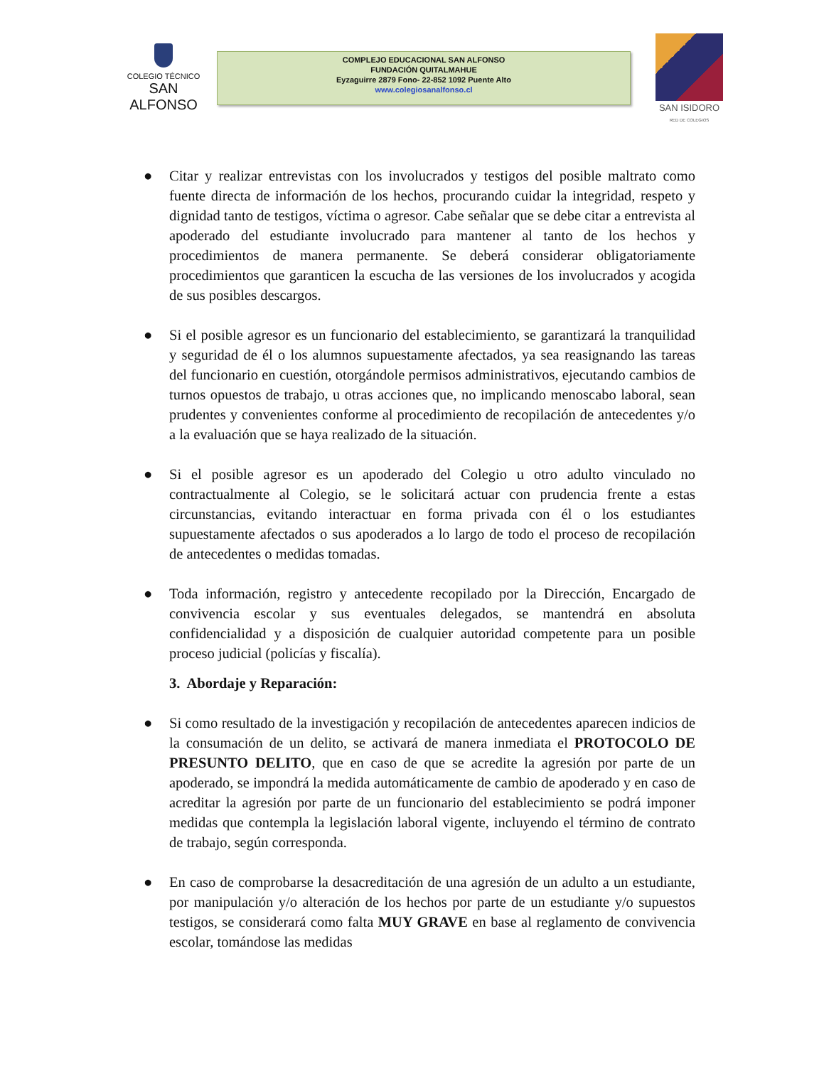COLEGIO TÉCNICO
SAN ALFONSO
COMPLEJO EDUCACIONAL SAN ALFONSO
FUNDACIÓN QUITALMAHUE
Eyzaguirre 2879 Fono- 22-852 1092 Puente Alto
www.colegiosanalfonso.cl
SAN ISIDORO
RED DE COLEGIOS
● Citar y realizar entrevistas con los involucrados y testigos del posible maltrato como fuente directa de información de los hechos, procurando cuidar la integridad, respeto y dignidad tanto de testigos, víctima o agresor. Cabe señalar que se debe citar a entrevista al apoderado del estudiante involucrado para mantener al tanto de los hechos y procedimientos de manera permanente. Se deberá considerar obligatoriamente procedimientos que garanticen la escucha de las versiones de los involucrados y acogida de sus posibles descargos.
● Si el posible agresor es un funcionario del establecimiento, se garantizará la tranquilidad y seguridad de él o los alumnos supuestamente afectados, ya sea reasignando las tareas del funcionario en cuestión, otorgándole permisos administrativos, ejecutando cambios de turnos opuestos de trabajo, u otras acciones que, no implicando menoscabo laboral, sean prudentes y convenientes conforme al procedimiento de recopilación de antecedentes y/o a la evaluación que se haya realizado de la situación.
● Si el posible agresor es un apoderado del Colegio u otro adulto vinculado no contractualmente al Colegio, se le solicitará actuar con prudencia frente a estas circunstancias, evitando interactuar en forma privada con él o los estudiantes supuestamente afectados o sus apoderados a lo largo de todo el proceso de recopilación de antecedentes o medidas tomadas.
● Toda información, registro y antecedente recopilado por la Dirección, Encargado de convivencia escolar y sus eventuales delegados, se mantendrá en absoluta confidencialidad y a disposición de cualquier autoridad competente para un posible proceso judicial (policías y fiscalía).
3. Abordaje y Reparación:
● Si como resultado de la investigación y recopilación de antecedentes aparecen indicios de la consumación de un delito, se activará de manera inmediata el PROTOCOLO DE PRESUNTO DELITO, que en caso de que se acredite la agresión por parte de un apoderado, se impondrá la medida automáticamente de cambio de apoderado y en caso de acreditar la agresión por parte de un funcionario del establecimiento se podrá imponer medidas que contempla la legislación laboral vigente, incluyendo el término de contrato de trabajo, según corresponda.
● En caso de comprobarse la desacreditación de una agresión de un adulto a un estudiante, por manipulación y/o alteración de los hechos por parte de un estudiante y/o supuestos testigos, se considerará como falta MUY GRAVE en base al reglamento de convivencia escolar, tomándose las medidas